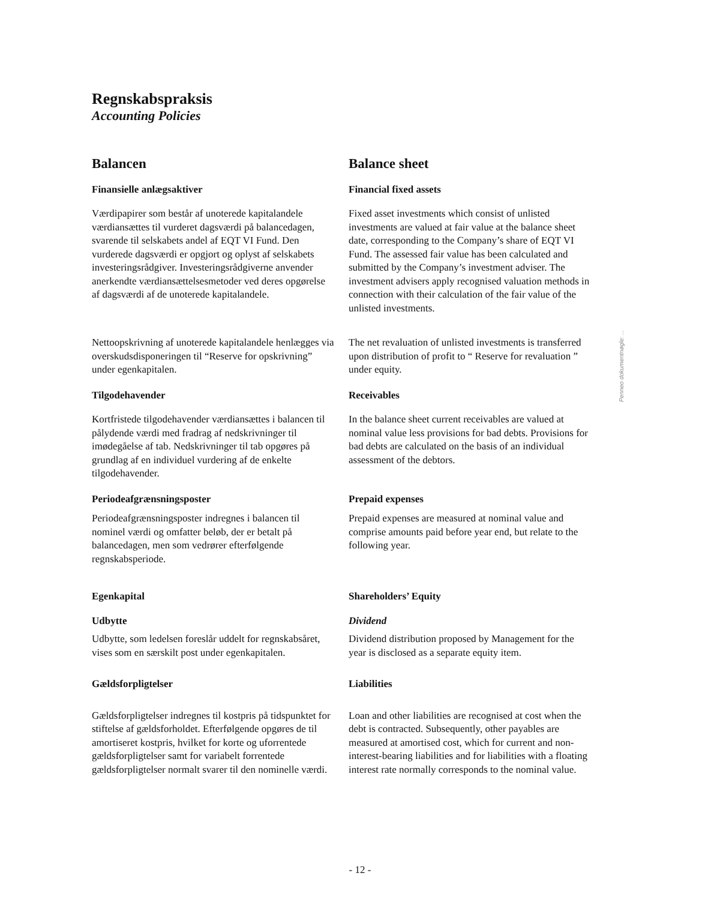Regnskabspraksis
Accounting Policies
Balancen Balance sheet
Finansielle anlægsaktiver Financial fixed assets
Værdipapirer som består af unoterede kapitalandele værdiansættes til vurderet dagsværdi på balancedagen, svarende til selskabets andel af EQT VI Fund. Den vurderede dagsværdi er opgjort og oplyst af selskabets investeringsrådgiver. Investeringsrådgiverne anvender anerkendte værdiansættelsesmetoder ved deres opgørelse af dagsværdi af de unoterede kapitalandele.
Fixed asset investments which consist of unlisted investments are valued at fair value at the balance sheet date, corresponding to the Company’s share of EQT VI Fund. The assessed fair value has been calculated and submitted by the Company’s investment adviser. The investment advisers apply recognised valuation methods in connection with their calculation of the fair value of the unlisted investments.
Nettoopskrivning af unoterede kapitalandele henlægges via overskudsdisponeringen til “Reserve for opskrivning” under egenkapitalen.
The net revaluation of unlisted investments is transferred upon distribution of profit to “ Reserve for revaluation ” under equity.
Tilgodehavender Receivables
Kortfristede tilgodehavender værdiansættes i balancen til pålydende værdi med fradrag af nedskrivninger til imødegåelse af tab. Nedskrivninger til tab opgøres på grundlag af en individuel vurdering af de enkelte tilgodehavender.
In the balance sheet current receivables are valued at nominal value less provisions for bad debts. Provisions for bad debts are calculated on the basis of an individual assessment of the debtors.
Periodeafgrænsningsposter Prepaid expenses
Periodeafgrænsningsposter indregnes i balancen til nominel værdi og omfatter beløb, der er betalt på balancedagen, men som vedrører efterfølgende regnskabsperiode.
Prepaid expenses are measured at nominal value and comprise amounts paid before year end, but relate to the following year.
Egenkapital Shareholders’ Equity
Udbytte Dividend
Udbytte, som ledelsen foreslår uddelt for regnskabsåret, vises som en særskilt post under egenkapitalen.
Dividend distribution proposed by Management for the year is disclosed as a separate equity item.
Gældsforpligtelser Liabilities
Gældsforpligtelser indregnes til kostpris på tidspunktet for stiftelse af gældsforholdet. Efterfølgende opgøres de til amortiseret kostpris, hvilket for korte og uforrentede gældsforpligtelser samt for variabelt forrentede gældsforpligtelser normalt svarer til den nominelle værdi.
Loan and other liabilities are recognised at cost when the debt is contracted. Subsequently, other payables are measured at amortised cost, which for current and non-interest-bearing liabilities and for liabilities with a floating interest rate normally corresponds to the nominal value.
Penneo dokumentnøgle: ...
- 12 -